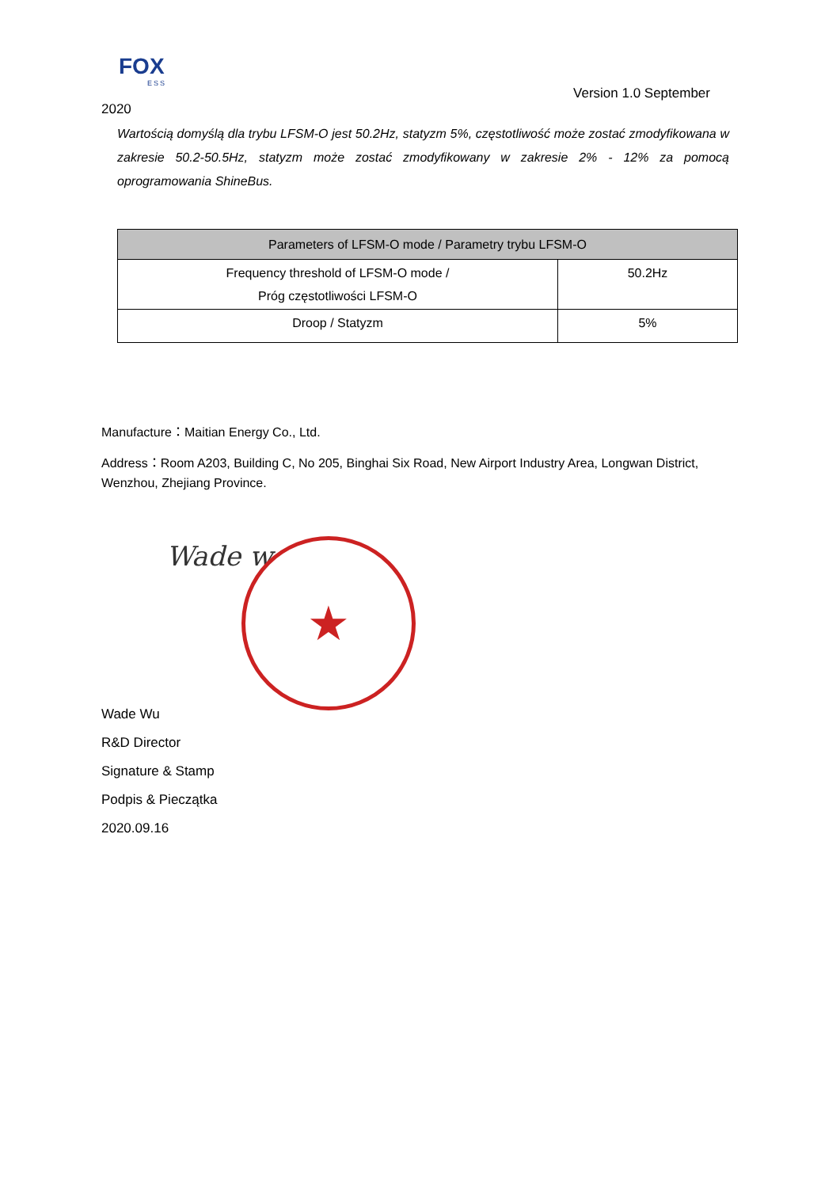FOX
ESS
Version 1.0 September
2020
Wartością domyślą dla trybu LFSM-O jest 50.2Hz, statyzm 5%, częstotliwość może zostać zmodyfikowana w zakresie 50.2-50.5Hz, statyzm może zostać zmodyfikowany w zakresie 2% - 12% za pomocą oprogramowania ShineBus.
| Parameters of LFSM-O mode / Parametry trybu LFSM-O | |
| --- | --- |
| Frequency threshold of LFSM-O mode / Próg częstotliwości LFSM-O | 50.2Hz |
| Droop / Statyzm | 5% |
Manufacture：Maitian Energy Co., Ltd.
Address：Room A203, Building C, No 205, Binghai Six Road, New Airport Industry Area, Longwan District, Wenzhou, Zhejiang Province.
Wade w ★
Wade Wu
R&D Director
Signature & Stamp
Podpis & Pieczątka
2020.09.16